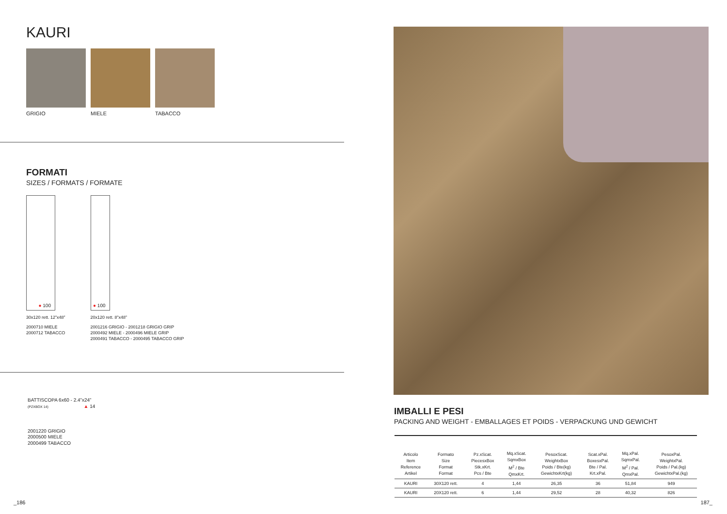KAURI
GRIGIO MIELE TABACCO
FORMATI
SIZES / FORMATS / FORMATE
● 100
30x120 rett. 12”x48”
2000710 MIELE
2000712 TABACCO
● 100
20x120 rett. 8”x48”
2001216 GRIGIO - 2001218 GRIGIO GRIP
2000492 MIELE - 2000496 MIELE GRIP
2000491 TABACCO - 2000495 TABACCO GRIP
BATTISCOPA 6x60 - 2.4”x24”
(PZXBOX 14) ▲ 14
2001220 GRIGIO
2000500 MIELE
2000499 TABACCO
_186
IMBALLI E PESI
PACKING AND WEIGHT - EMBALLAGES ET POIDS - VERPACKUNG UND GEWICHT
| Articolo Item Reference Artikel | Formato Size Format Format | Pz.xScat. PiecesxBox Stk.xKrt. Pcs / Bte | Mq.xScat. SqmxBox M<sup>2</sup> / Bte QmxKrt. | PesoxScat. WeightxBox Poids / Bte(kg) GewichtxKrt(kg) | Scat.xPal. BoxesxPal. Bte / Pal. Krt.xPal. | Mq.xPal. SqmxPal. M<sup>2</sup> / Pal. QmxPal. | PesoxPal. WeightxPal. Poids / Pal.(kg) GewichtxPal.(kg) |
| --- | --- | --- | --- | --- | --- | --- | --- |
| KAURI | 30X120 rett. | 4 | 1,44 | 26,35 | 36 | 51,84 | 949 |
| KAURI | 20X120 rett. | 6 | 1,44 | 29,52 | 28 | 40,32 | 826 |
187_